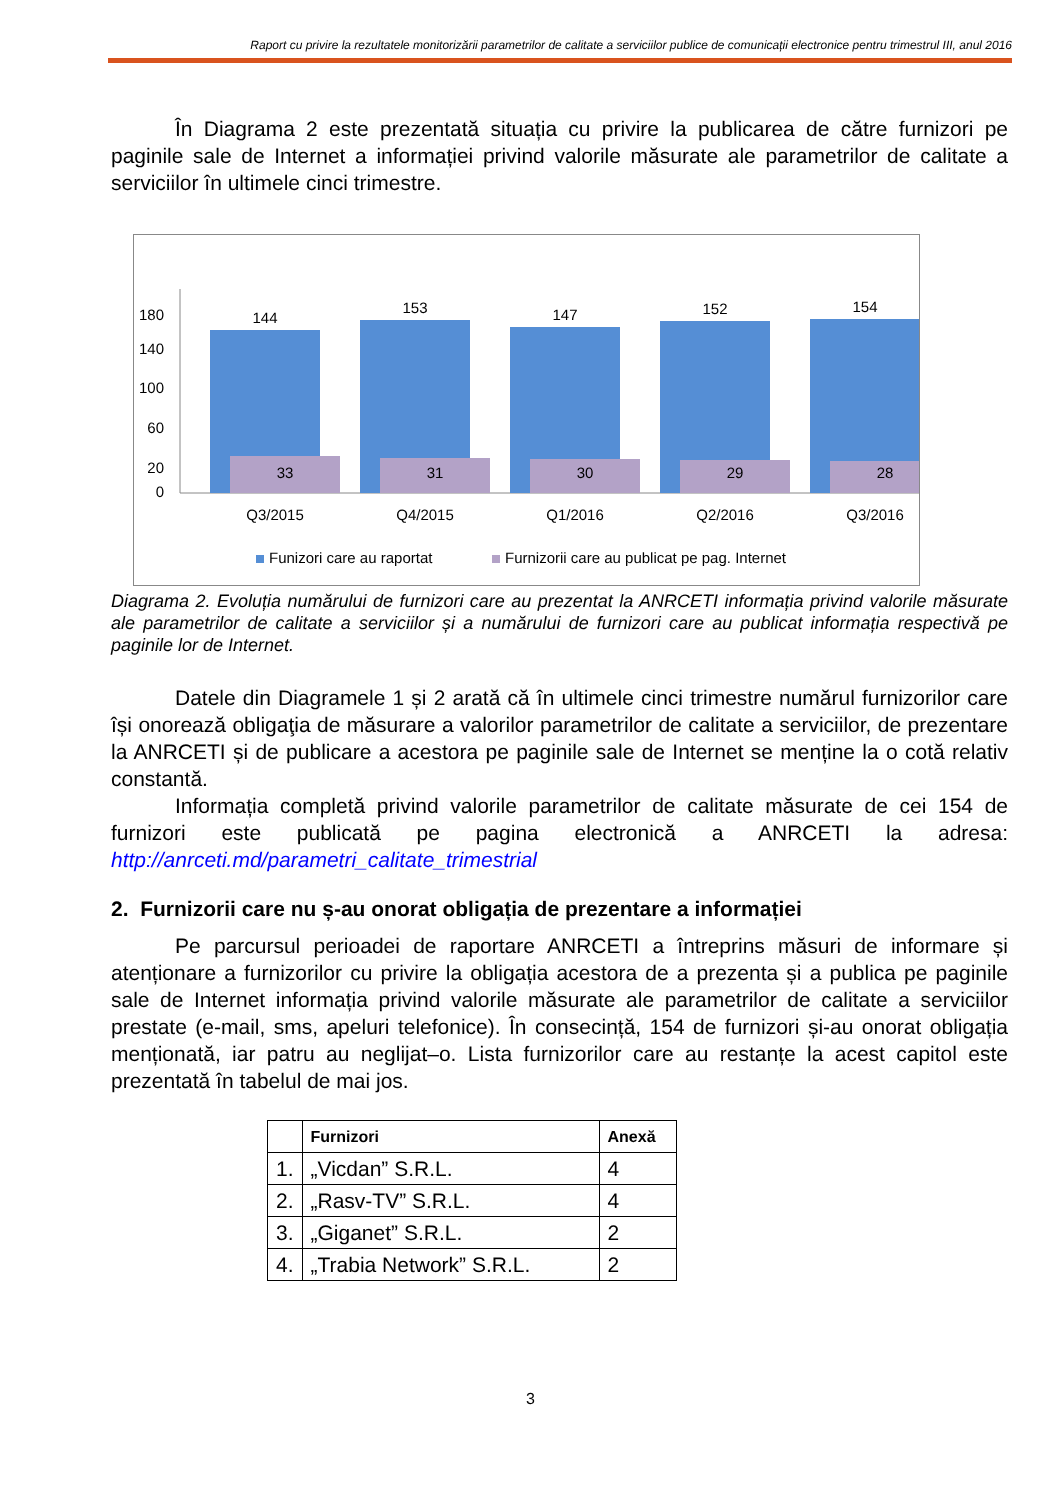Raport cu privire la rezultatele monitorizării parametrilor de calitate a serviciilor publice de comunicații electronice pentru trimestrul III, anul 2016
În Diagrama 2 este prezentată situația cu privire la publicarea de către furnizori pe paginile sale de Internet a informației privind valorile măsurate ale parametrilor de calitate a serviciilor în ultimele cinci trimestre.
180
140
100
60
20
0
144
153
147
152
154
33
31
30
29
28
Q3/2015
Q4/2015
Q1/2016
Q2/2016
Q3/2016
Funizori care au raportat
Furnizorii care au publicat pe pag. Internet
Diagrama 2. Evoluția numărului de furnizori care au prezentat la ANRCETI informația privind valorile măsurate ale parametrilor de calitate a serviciilor și a numărului de furnizori care au publicat informația respectivă pe paginile lor de Internet.
Datele din Diagramele 1 și 2 arată că în ultimele cinci trimestre numărul furnizorilor care își onorează obligaţia de măsurare a valorilor parametrilor de calitate a serviciilor, de prezentare la ANRCETI și de publicare a acestora pe paginile sale de Internet se menține la o cotă relativ constantă.
Informația completă privind valorile parametrilor de calitate măsurate de cei 154 de furnizori este publicată pe pagina electronică a ANRCETI la adresa: http://anrceti.md/parametri_calitate_trimestrial
2. Furnizorii care nu ș-au onorat obligația de prezentare a informației
Pe parcursul perioadei de raportare ANRCETI a întreprins măsuri de informare și atenționare a furnizorilor cu privire la obligația acestora de a prezenta și a publica pe paginile sale de Internet informația privind valorile măsurate ale parametrilor de calitate a serviciilor prestate (e-mail, sms, apeluri telefonice). În consecință, 154 de furnizori și-au onorat obligația menționată, iar patru au neglijat–o. Lista furnizorilor care au restanțe la acest capitol este prezentată în tabelul de mai jos.
| | Furnizori | Anexă |
| --- | --- | --- |
| 1. | „Vicdan” S.R.L. | 4 |
| 2. | „Rasv-TV” S.R.L. | 4 |
| 3. | „Giganet” S.R.L. | 2 |
| 4. | „Trabia Network” S.R.L. | 2 |
3